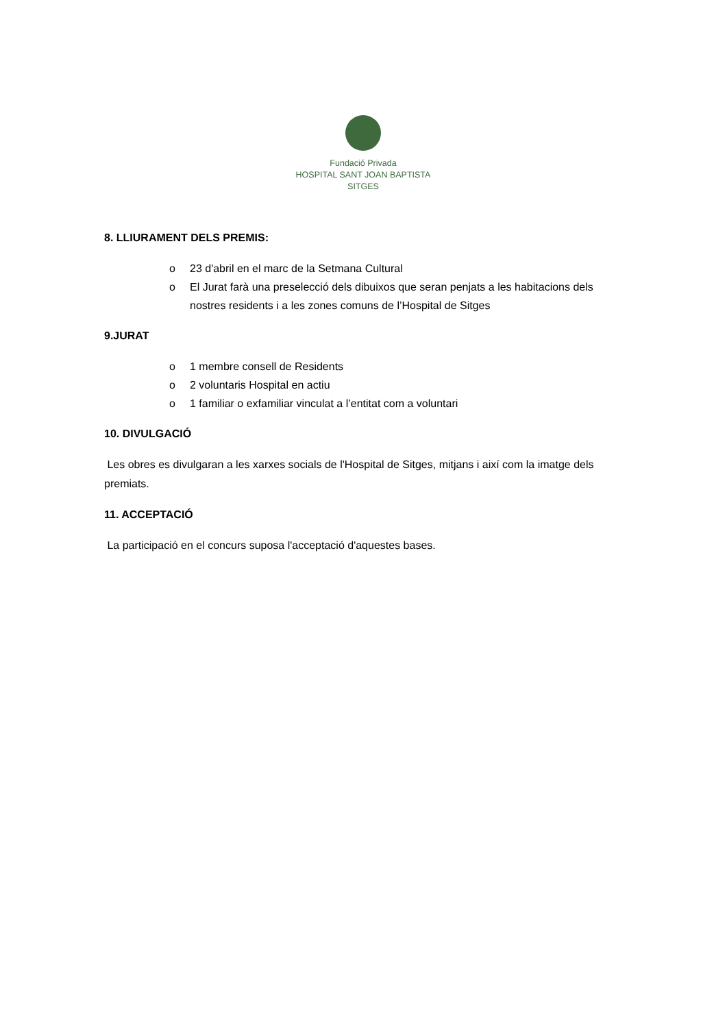Fundació Privada
HOSPITAL SANT JOAN BAPTISTA
SITGES
8. LLIURAMENT DELS PREMIS:
o 23 d'abril en el marc de la Setmana Cultural
o El Jurat farà una preselecció dels dibuixos que seran penjats a les habitacions dels nostres residents i a les zones comuns de l’Hospital de Sitges
9.JURAT
o 1 membre consell de Residents
o 2 voluntaris Hospital en actiu
o 1 familiar o exfamiliar vinculat a l’entitat com a voluntari
10. DIVULGACIÓ
Les obres es divulgaran a les xarxes socials de l'Hospital de Sitges, mitjans i així com la imatge dels premiats.
11. ACCEPTACIÓ
La participació en el concurs suposa l'acceptació d'aquestes bases.